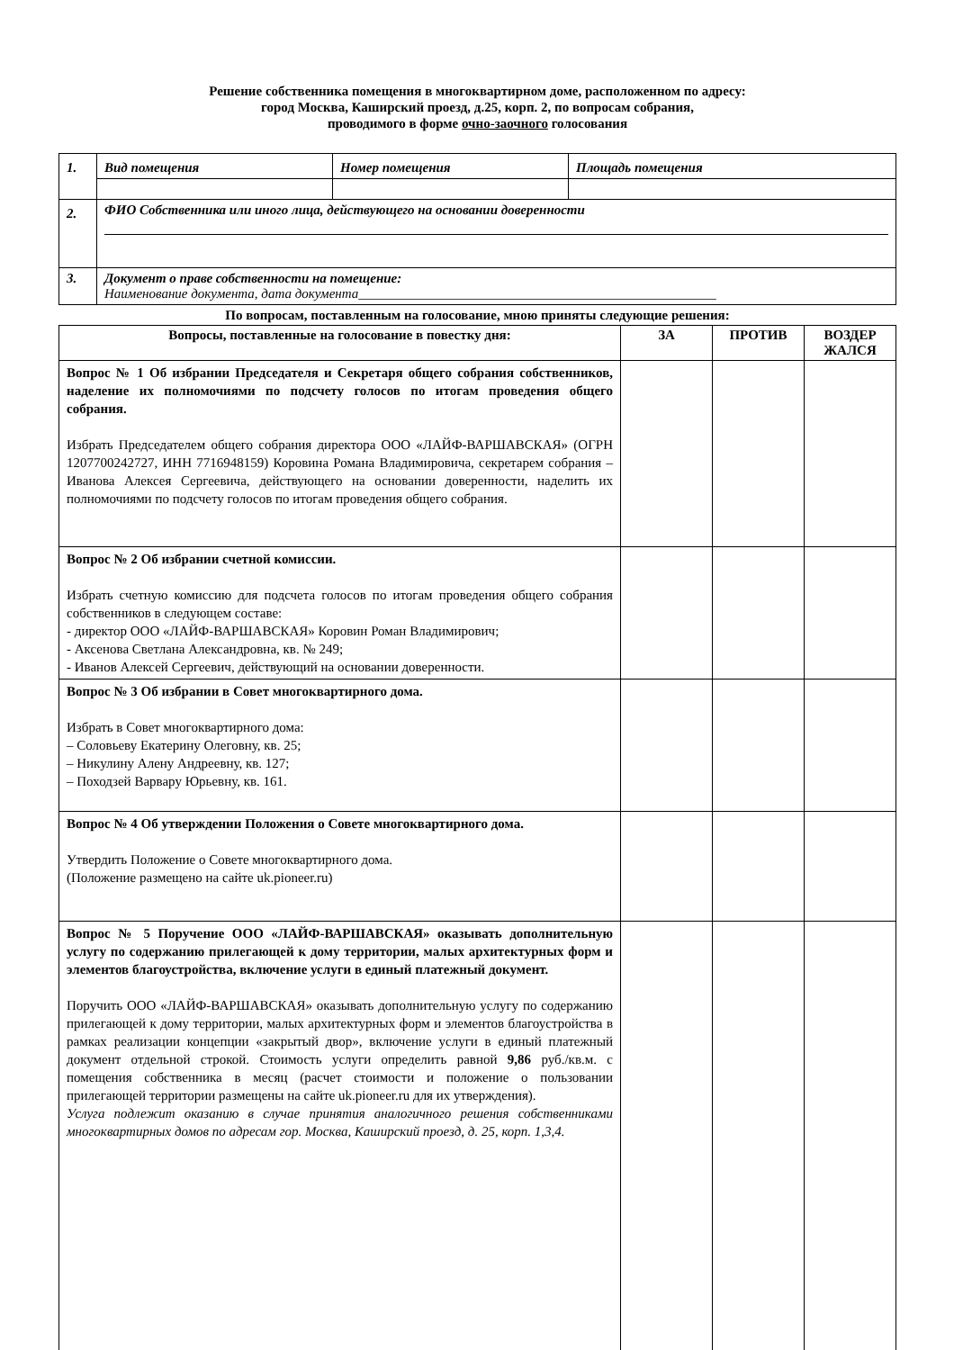Решение собственника помещения в многоквартирном доме, расположенном по адресу:
город Москва, Каширский проезд, д.25, корп. 2, по вопросам собрания,
проводимого в форме очно-заочного голосования
| 1. | Вид помещения | Номер помещения | Площадь помещения |
| 2. | ФИО Собственника или иного лица, действующего на основании доверенности | | |
| 3. | Документ о праве собственности на помещение: Наименование документа, дата документа_____________________________________________________ | | |
По вопросам, поставленным на голосование, мною приняты следующие решения:
| Вопросы, поставленные на голосование в повестку дня: | ЗА | ПРОТИВ | ВОЗДЕР ЖАЛСЯ |
| --- | --- | --- | --- |
| Вопрос № 1 Об избрании Председателя и Секретаря общего собрания собственников, наделение их полномочиями по подсчету голосов по итогам проведения общего собрания. Избрать Председателем общего собрания директора ООО «ЛАЙФ-ВАРШАВСКАЯ» (ОГРН 1207700242727, ИНН 7716948159) Коровина Романа Владимировича, секретарем собрания – Иванова Алексея Сергеевича, действующего на основании доверенности, наделить их полномочиями по подсчету голосов по итогам проведения общего собрания. | | | |
| Вопрос № 2 Об избрании счетной комиссии. Избрать счетную комиссию для подсчета голосов по итогам проведения общего собрания собственников в следующем составе: - директор ООО «ЛАЙФ-ВАРШАВСКАЯ» Коровин Роман Владимирович; - Аксенова Светлана Александровна, кв. № 249; - Иванов Алексей Сергеевич, действующий на основании доверенности. | | | |
| Вопрос № 3 Об избрании в Совет многоквартирного дома. Избрать в Совет многоквартирного дома: – Соловьеву Екатерину Олеговну, кв. 25; – Никулину Алену Андреевну, кв. 127; – Походзей Варвару Юрьевну, кв. 161. | | | |
| Вопрос № 4 Об утверждении Положения о Совете многоквартирного дома. Утвердить Положение о Совете многоквартирного дома. (Положение размещено на сайте uk.pioneer.ru) | | | |
| Вопрос № 5 Поручение ООО «ЛАЙФ-ВАРШАВСКАЯ» оказывать дополнительную услугу по содержанию прилегающей к дому территории, малых архитектурных форм и элементов благоустройства, включение услуги в единый платежный документ. Поручить ООО «ЛАЙФ-ВАРШАВСКАЯ» оказывать дополнительную услугу по содержанию прилегающей к дому территории, малых архитектурных форм и элементов благоустройства в рамках реализации концепции «закрытый двор», включение услуги в единый платежный документ отдельной строкой. Стоимость услуги определить равной 9,86 руб./кв.м. с помещения собственника в месяц (расчет стоимости и положение о пользовании прилегающей территории размещены на сайте uk.pioneer.ru для их утверждения). Услуга подлежит оказанию в случае принятия аналогичного решения собственниками многоквартирных домов по адресам гор. Москва, Каширский проезд, д. 25, корп. 1,3,4. | | | |